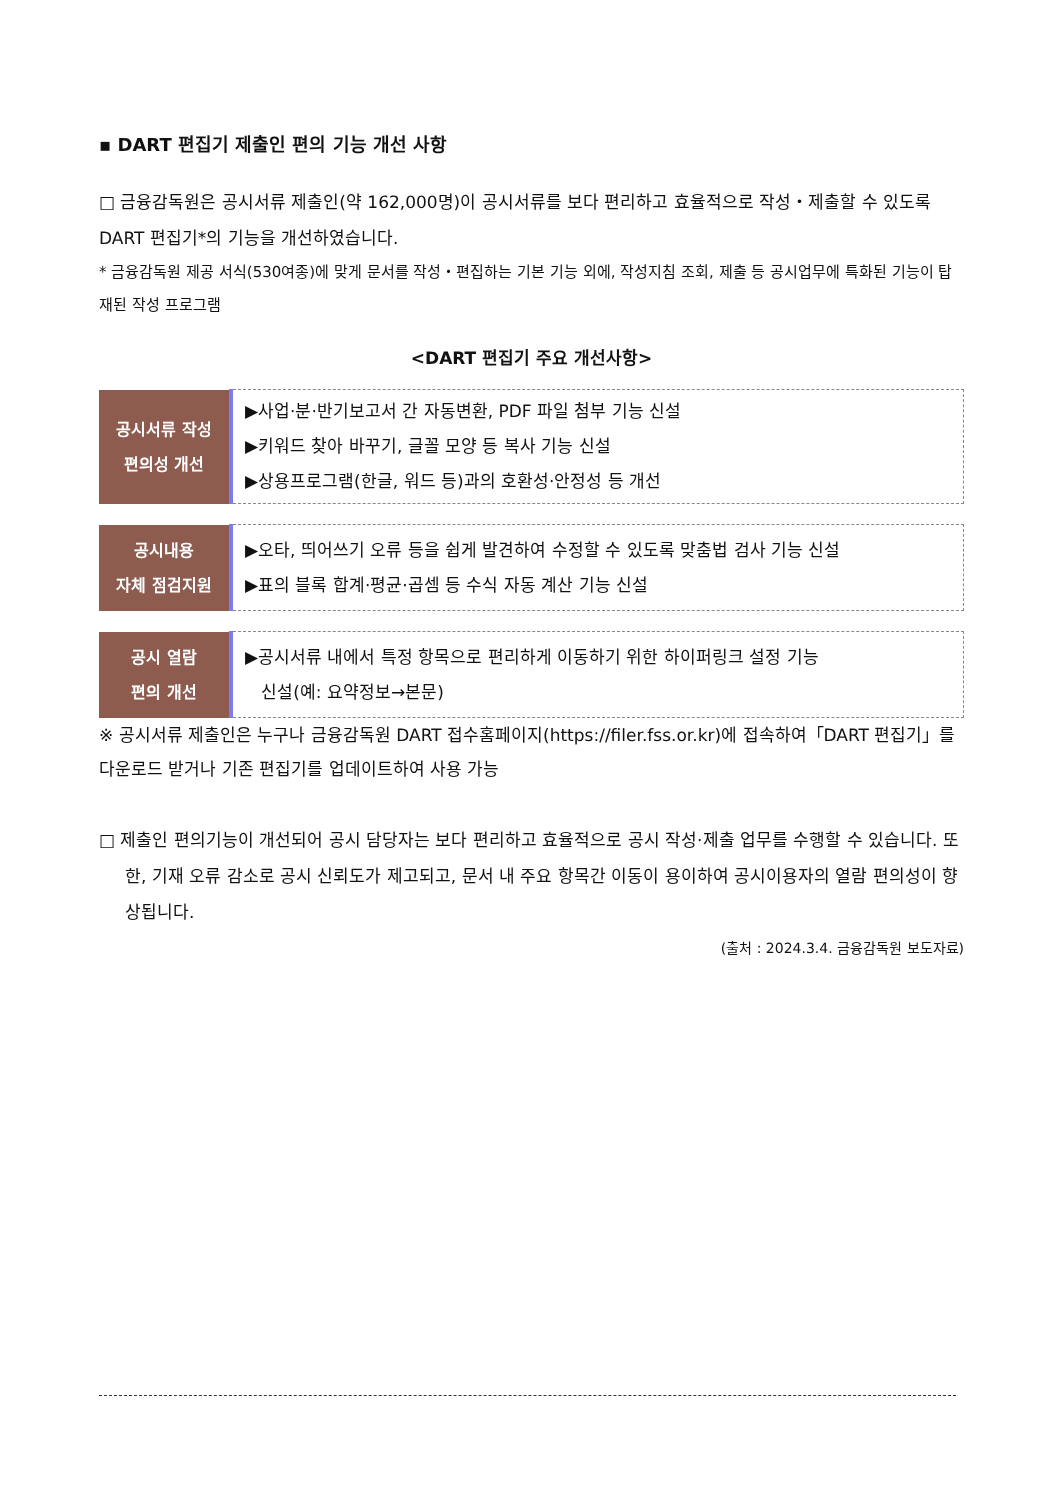▪ DART 편집기 제출인 편의 기능 개선 사항
□ 금융감독원은 공시서류 제출인(약 162,000명)이 공시서류를 보다 편리하고 효율적으로 작성・제출할 수 있도록 DART 편집기*의 기능을 개선하였습니다.
* 금융감독원 제공 서식(530여종)에 맞게 문서를 작성・편집하는 기본 기능 외에, 작성지침 조회, 제출 등 공시업무에 특화된 기능이 탑재된 작성 프로그램
<DART 편집기 주요 개선사항>
| 공시서류 작성 편의성 개선 | ▶사업·분·반기보고서 간 자동변환, PDF 파일 첨부 기능 신설 ▶키워드 찾아 바꾸기, 글꼴 모양 등 복사 기능 신설 ▶상용프로그램(한글, 워드 등)과의 호환성·안정성 등 개선 |
| 공시내용 자체 점검지원 | ▶오타, 띄어쓰기 오류 등을 쉽게 발견하여 수정할 수 있도록 맞춤법 검사 기능 신설 ▶표의 블록 합계·평균·곱셈 등 수식 자동 계산 기능 신설 |
| 공시 열람 편의 개선 | ▶공시서류 내에서 특정 항목으로 편리하게 이동하기 위한 하이퍼링크 설정 기능 신설(예: 요약정보→본문) |
※ 공시서류 제출인은 누구나 금융감독원 DART 접수홈페이지(https://filer.fss.or.kr)에 접속하여「DART 편집기」를 다운로드 받거나 기존 편집기를 업데이트하여 사용 가능
□ 제출인 편의기능이 개선되어 공시 담당자는 보다 편리하고 효율적으로 공시 작성·제출 업무를 수행할 수 있습니다. 또한, 기재 오류 감소로 공시 신뢰도가 제고되고, 문서 내 주요 항목간 이동이 용이하여 공시이용자의 열람 편의성이 향상됩니다.
(출처 : 2024.3.4. 금융감독원 보도자료)